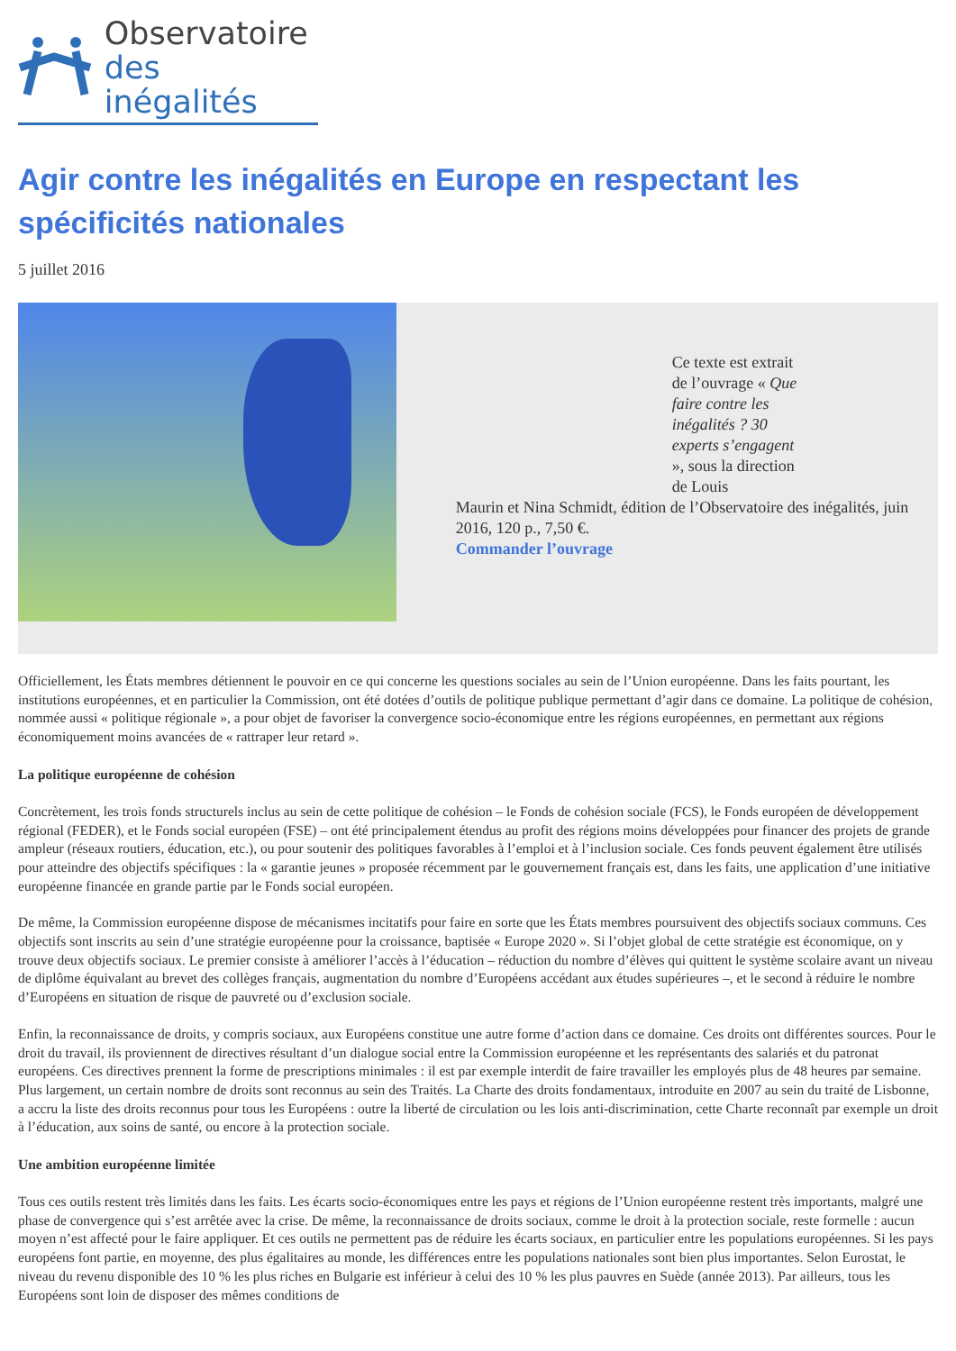Observatoire
des inégalités
Agir contre les inégalités en Europe en respectant les spécificités nationales
5 juillet 2016
Ce texte est extrait de l’ouvrage « Que faire contre les inégalités ? 30 experts s’engagent », sous la direction de Louis
Maurin et Nina Schmidt, édition de l’Observatoire des inégalités, juin 2016, 120 p., 7,50 €.
Commander l’ouvrage
Officiellement, les États membres détiennent le pouvoir en ce qui concerne les questions sociales au sein de l’Union européenne. Dans les faits pourtant, les institutions européennes, et en particulier la Commission, ont été dotées d’outils de politique publique permettant d’agir dans ce domaine. La politique de cohésion, nommée aussi « politique régionale », a pour objet de favoriser la convergence socio-économique entre les régions européennes, en permettant aux régions économiquement moins avancées de « rattraper leur retard ».
La politique européenne de cohésion
Concrètement, les trois fonds structurels inclus au sein de cette politique de cohésion – le Fonds de cohésion sociale (FCS), le Fonds européen de développement régional (FEDER), et le Fonds social européen (FSE) – ont été principalement étendus au profit des régions moins développées pour financer des projets de grande ampleur (réseaux routiers, éducation, etc.), ou pour soutenir des politiques favorables à l’emploi et à l’inclusion sociale. Ces fonds peuvent également être utilisés pour atteindre des objectifs spécifiques : la « garantie jeunes » proposée récemment par le gouvernement français est, dans les faits, une application d’une initiative européenne financée en grande partie par le Fonds social européen.
De même, la Commission européenne dispose de mécanismes incitatifs pour faire en sorte que les États membres poursuivent des objectifs sociaux communs. Ces objectifs sont inscrits au sein d’une stratégie européenne pour la croissance, baptisée « Europe 2020 ». Si l’objet global de cette stratégie est économique, on y trouve deux objectifs sociaux. Le premier consiste à améliorer l’accès à l’éducation – réduction du nombre d’élèves qui quittent le système scolaire avant un niveau de diplôme équivalant au brevet des collèges français, augmentation du nombre d’Européens accédant aux études supérieures –, et le second à réduire le nombre d’Européens en situation de risque de pauvreté ou d’exclusion sociale.
Enfin, la reconnaissance de droits, y compris sociaux, aux Européens constitue une autre forme d’action dans ce domaine. Ces droits ont différentes sources. Pour le droit du travail, ils proviennent de directives résultant d’un dialogue social entre la Commission européenne et les représentants des salariés et du patronat européens. Ces directives prennent la forme de prescriptions minimales : il est par exemple interdit de faire travailler les employés plus de 48 heures par semaine. Plus largement, un certain nombre de droits sont reconnus au sein des Traités. La Charte des droits fondamentaux, introduite en 2007 au sein du traité de Lisbonne, a accru la liste des droits reconnus pour tous les Européens : outre la liberté de circulation ou les lois anti-discrimination, cette Charte reconnaît par exemple un droit à l’éducation, aux soins de santé, ou encore à la protection sociale.
Une ambition européenne limitée
Tous ces outils restent très limités dans les faits. Les écarts socio-économiques entre les pays et régions de l’Union européenne restent très importants, malgré une phase de convergence qui s’est arrêtée avec la crise. De même, la reconnaissance de droits sociaux, comme le droit à la protection sociale, reste formelle : aucun moyen n’est affecté pour le faire appliquer. Et ces outils ne permettent pas de réduire les écarts sociaux, en particulier entre les populations européennes. Si les pays européens font partie, en moyenne, des plus égalitaires au monde, les différences entre les populations nationales sont bien plus importantes. Selon Eurostat, le niveau du revenu disponible des 10 % les plus riches en Bulgarie est inférieur à celui des 10 % les plus pauvres en Suède (année 2013). Par ailleurs, tous les Européens sont loin de disposer des mêmes conditions de